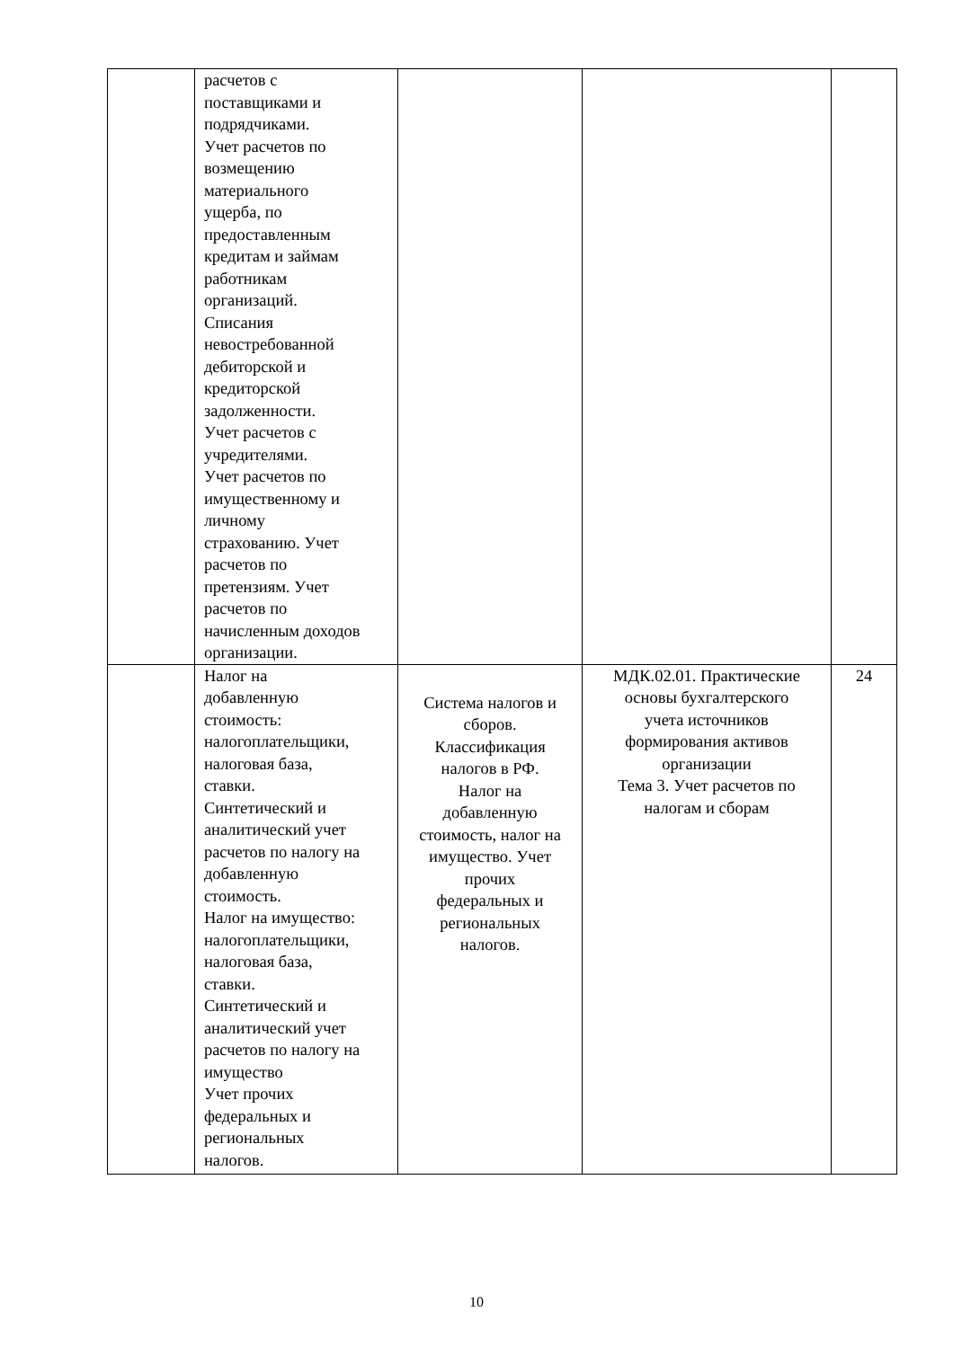| | расчетов с поставщиками и подрядчиками. Учет расчетов по возмещению материального ущерба, по предоставленным кредитам и займам работникам организаций. Списания невостребованной дебиторской и кредиторской задолженности. Учет расчетов с учредителями. Учет расчетов по имущественному и личному страхованию. Учет расчетов по претензиям. Учет расчетов по начисленным доходов организации. | | | |
| | Налог на добавленную стоимость: налогоплательщики, налоговая база, ставки. Синтетический и аналитический учет расчетов по налогу на добавленную стоимость. Налог на имущество: налогоплательщики, налоговая база, ставки. Синтетический и аналитический учет расчетов по налогу на имущество Учет прочих федеральных и региональных налогов. | Система налогов и сборов. Классификация налогов в РФ. Налог на добавленную стоимость, налог на имущество. Учет прочих федеральных и региональных налогов. | МДК.02.01. Практические основы бухгалтерского учета источников формирования активов организации Тема 3. Учет расчетов по налогам и сборам | 24 |
10